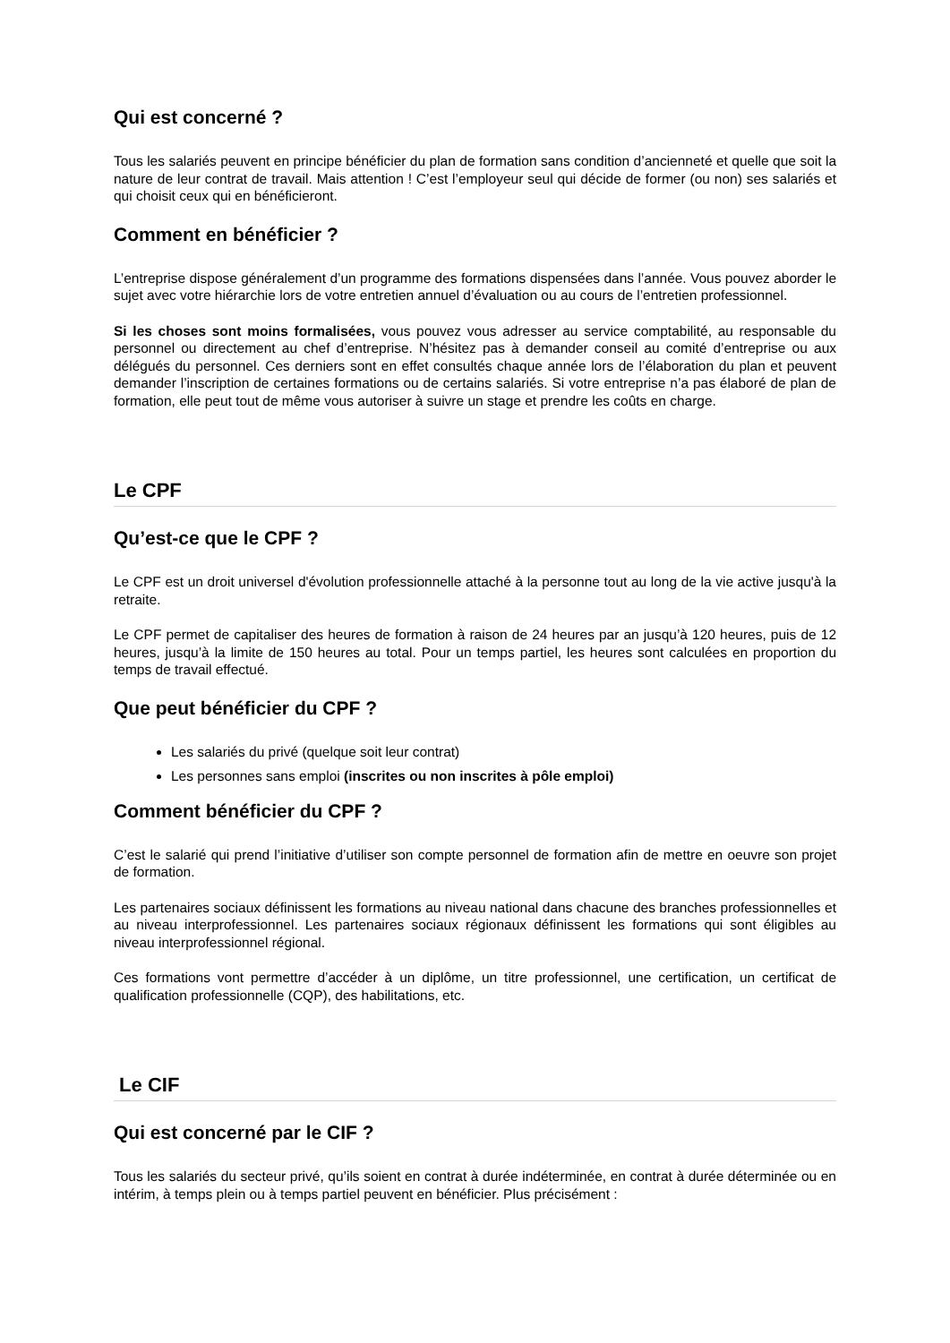Qui est concerné ?
Tous les salariés peuvent en principe bénéficier du plan de formation sans condition d’ancienneté et quelle que soit la nature de leur contrat de travail. Mais attention ! C’est l’employeur seul qui décide de former (ou non) ses salariés et qui choisit ceux qui en bénéficieront.
Comment en bénéficier ?
L’entreprise dispose généralement d’un programme des formations dispensées dans l’année. Vous pouvez aborder le sujet avec votre hiérarchie lors de votre entretien annuel d’évaluation ou au cours de l’entretien professionnel.
Si les choses sont moins formalisées, vous pouvez vous adresser au service comptabilité, au responsable du personnel ou directement au chef d’entreprise. N’hésitez pas à demander conseil au comité d’entreprise ou aux délégués du personnel. Ces derniers sont en effet consultés chaque année lors de l’élaboration du plan et peuvent demander l’inscription de certaines formations ou de certains salariés. Si votre entreprise n’a pas élaboré de plan de formation, elle peut tout de même vous autoriser à suivre un stage et prendre les coûts en charge.
Le CPF
Qu’est-ce que le CPF ?
Le CPF est un droit universel d'évolution professionnelle attaché à la personne tout au long de la vie active jusqu'à la retraite.
Le CPF permet de capitaliser des heures de formation à raison de 24 heures par an jusqu’à 120 heures, puis de 12 heures, jusqu’à la limite de 150 heures au total. Pour un temps partiel, les heures sont calculées en proportion du temps de travail effectué.
Que peut bénéficier du CPF ?
Les salariés du privé (quelque soit leur contrat)
Les personnes sans emploi (inscrites ou non inscrites à pôle emploi)
Comment bénéficier du CPF ?
C’est le salarié qui prend l’initiative d’utiliser son compte personnel de formation afin de mettre en oeuvre son projet de formation.
Les partenaires sociaux définissent les formations au niveau national dans chacune des branches professionnelles et au niveau interprofessionnel. Les partenaires sociaux régionaux définissent les formations qui sont éligibles au niveau interprofessionnel régional.
Ces formations vont permettre d’accéder à un diplôme, un titre professionnel, une certification, un certificat de qualification professionnelle (CQP), des habilitations, etc.
Le CIF
Qui est concerné par le CIF ?
Tous les salariés du secteur privé, qu’ils soient en contrat à durée indéterminée, en contrat à durée déterminée ou en intérim, à temps plein ou à temps partiel peuvent en bénéficier. Plus précisément :